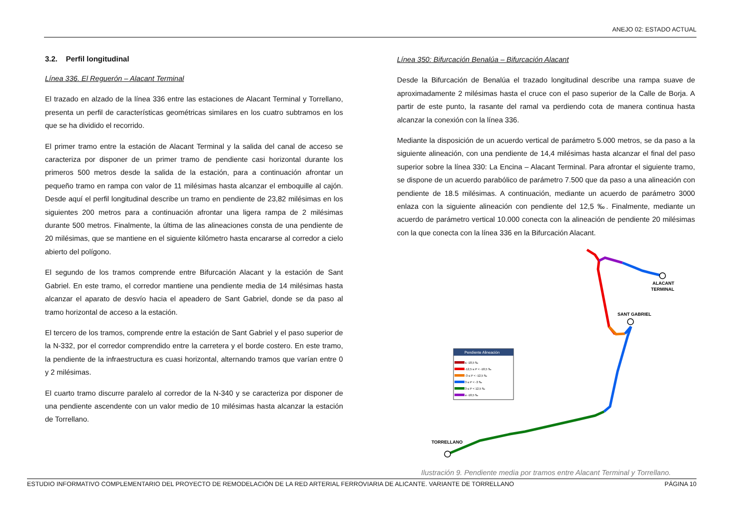ANEJO 02: ESTADO ACTUAL
3.2. Perfil longitudinal
Línea 336. El Reguerón – Alacant Terminal
El trazado en alzado de la línea 336 entre las estaciones de Alacant Terminal y Torrellano, presenta un perfil de características geométricas similares en los cuatro subtramos en los que se ha dividido el recorrido.
El primer tramo entre la estación de Alacant Terminal y la salida del canal de acceso se caracteriza por disponer de un primer tramo de pendiente casi horizontal durante los primeros 500 metros desde la salida de la estación, para a continuación afrontar un pequeño tramo en rampa con valor de 11 milésimas hasta alcanzar el emboquille al cajón. Desde aquí el perfil longitudinal describe un tramo en pendiente de 23,82 milésimas en los siguientes 200 metros para a continuación afrontar una ligera rampa de 2 milésimas durante 500 metros. Finalmente, la última de las alineaciones consta de una pendiente de 20 milésimas, que se mantiene en el siguiente kilómetro hasta encararse al corredor a cielo abierto del polígono.
El segundo de los tramos comprende entre Bifurcación Alacant y la estación de Sant Gabriel. En este tramo, el corredor mantiene una pendiente media de 14 milésimas hasta alcanzar el aparato de desvío hacia el apeadero de Sant Gabriel, donde se da paso al tramo horizontal de acceso a la estación.
El tercero de los tramos, comprende entre la estación de Sant Gabriel y el paso superior de la N-332, por el corredor comprendido entre la carretera y el borde costero. En este tramo, la pendiente de la infraestructura es cuasi horizontal, alternando tramos que varían entre 0 y 2 milésimas.
El cuarto tramo discurre paralelo al corredor de la N-340 y se caracteriza por disponer de una pendiente ascendente con un valor medio de 10 milésimas hasta alcanzar la estación de Torrellano.
Línea 350: Bifurcación Benalúa – Bifurcación Alacant
Desde la Bifurcación de Benalúa el trazado longitudinal describe una rampa suave de aproximadamente 2 milésimas hasta el cruce con el paso superior de la Calle de Borja. A partir de este punto, la rasante del ramal va perdiendo cota de manera continua hasta alcanzar la conexión con la línea 336.
Mediante la disposición de un acuerdo vertical de parámetro 5.000 metros, se da paso a la siguiente alineación, con una pendiente de 14,4 milésimas hasta alcanzar el final del paso superior sobre la línea 330: La Encina – Alacant Terminal. Para afrontar el siguiente tramo, se dispone de un acuerdo parabólico de parámetro 7.500 que da paso a una alineación con pendiente de 18.5 milésimas. A continuación, mediante un acuerdo de parámetro 3000 enlaza con la siguiente alineación con pendiente del 12,5 ‰. Finalmente, mediante un acuerdo de parámetro vertical 10.000 conecta con la alineación de pendiente 20 milésimas con la que conecta con la línea 336 en la Bifurcación Alacant.
ALACANT
TERMINAL
SANT GABRIEL
TORRELLANO
Pendiente Alineación
≤ -18,5 ‰
-12,5 ≤ P < -18,5 ‰
-3 ≤ P < -12,5 ‰
3 ≤ P < -3 ‰
3 ≤ P < 12,5 ‰
≥ -18,5 ‰
Ilustración 9. Pendiente media por tramos entre Alacant Terminal y Torrellano.
ESTUDIO INFORMATIVO COMPLEMENTARIO DEL PROYECTO DE REMODELACIÓN DE LA RED ARTERIAL FERROVIARIA DE ALICANTE. VARIANTE DE TORRELLANO PÁGINA 10